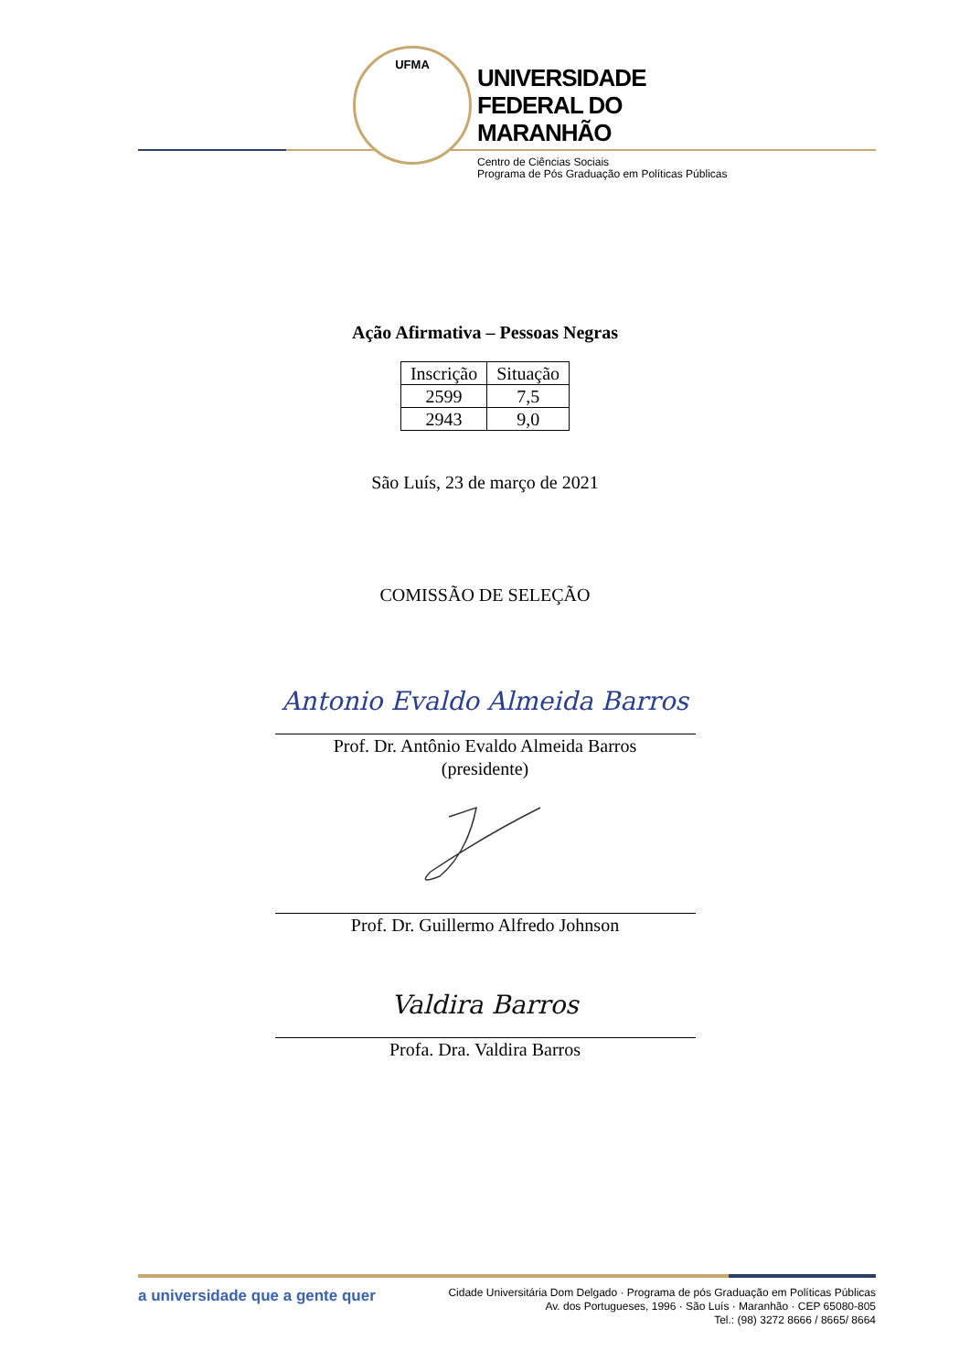UFMA
UNIVERSIDADE
FEDERAL DO
MARANHÃO
Centro de Ciências Sociais
Programa de Pós Graduação em Políticas Públicas
Ação Afirmativa – Pessoas Negras
| Inscrição | Situação |
| --- | --- |
| 2599 | 7,5 |
| 2943 | 9,0 |
São Luís, 23 de março de 2021
COMISSÃO DE SELEÇÃO
Antonio Evaldo Almeida Barros
Prof. Dr. Antônio Evaldo Almeida Barros
(presidente)
Prof. Dr. Guillermo Alfredo Johnson
Valdira Barros
Profa. Dra. Valdira Barros
a universidade que a gente quer
Cidade Universitária Dom Delgado · Programa de pós Graduação em Políticas Públicas
Av. dos Portugueses, 1996 · São Luís · Maranhão · CEP 65080-805
Tel.: (98) 3272 8666 / 8665/ 8664